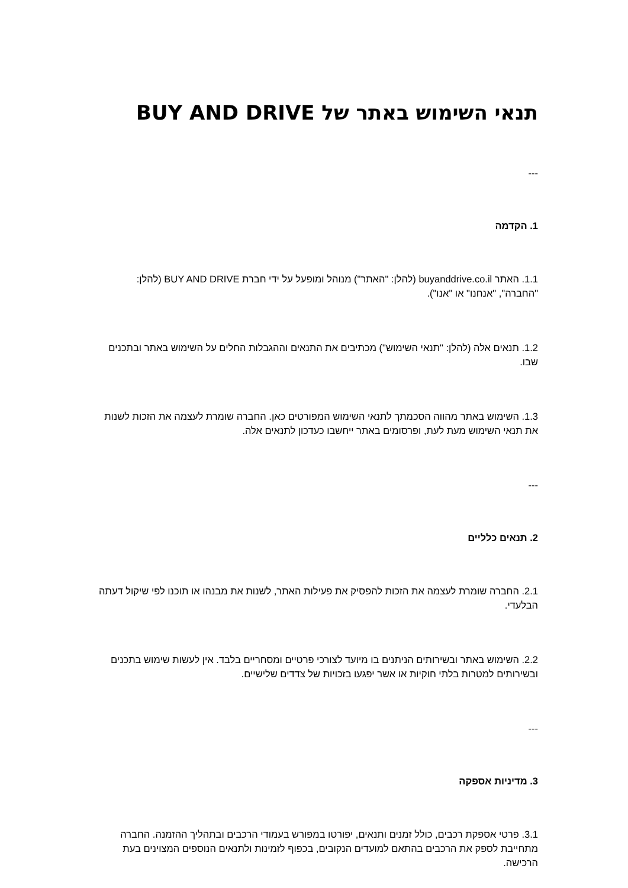תנאי השימוש באתר של BUY AND DRIVE
---
1. הקדמה
1.1. האתר buyanddrive.co.il (להלן: "האתר") מנוהל ומופעל על ידי חברת BUY AND DRIVE (להלן: "החברה", "אנחנו" או "אנו").
1.2. תנאים אלה (להלן: "תנאי השימוש") מכתיבים את התנאים וההגבלות החלים על השימוש באתר ובתכנים שבו.
1.3. השימוש באתר מהווה הסכמתך לתנאי השימוש המפורטים כאן. החברה שומרת לעצמה את הזכות לשנות את תנאי השימוש מעת לעת, ופרסומים באתר ייחשבו כעדכון לתנאים אלה.
---
2. תנאים כלליים
2.1. החברה שומרת לעצמה את הזכות להפסיק את פעילות האתר, לשנות את מבנהו או תוכנו לפי שיקול דעתה הבלעדי.
2.2. השימוש באתר ובשירותים הניתנים בו מיועד לצורכי פרטיים ומסחריים בלבד. אין לעשות שימוש בתכנים ובשירותים למטרות בלתי חוקיות או אשר יפגעו בזכויות של צדדים שלישיים.
---
3. מדיניות אספקה
3.1. פרטי אספקת רכבים, כולל זמנים ותנאים, יפורטו במפורש בעמודי הרכבים ובתהליך ההזמנה. החברה מתחייבת לספק את הרכבים בהתאם למועדים הנקובים, בכפוף לזמינות ולתנאים הנוספים המצוינים בעת הרכישה.